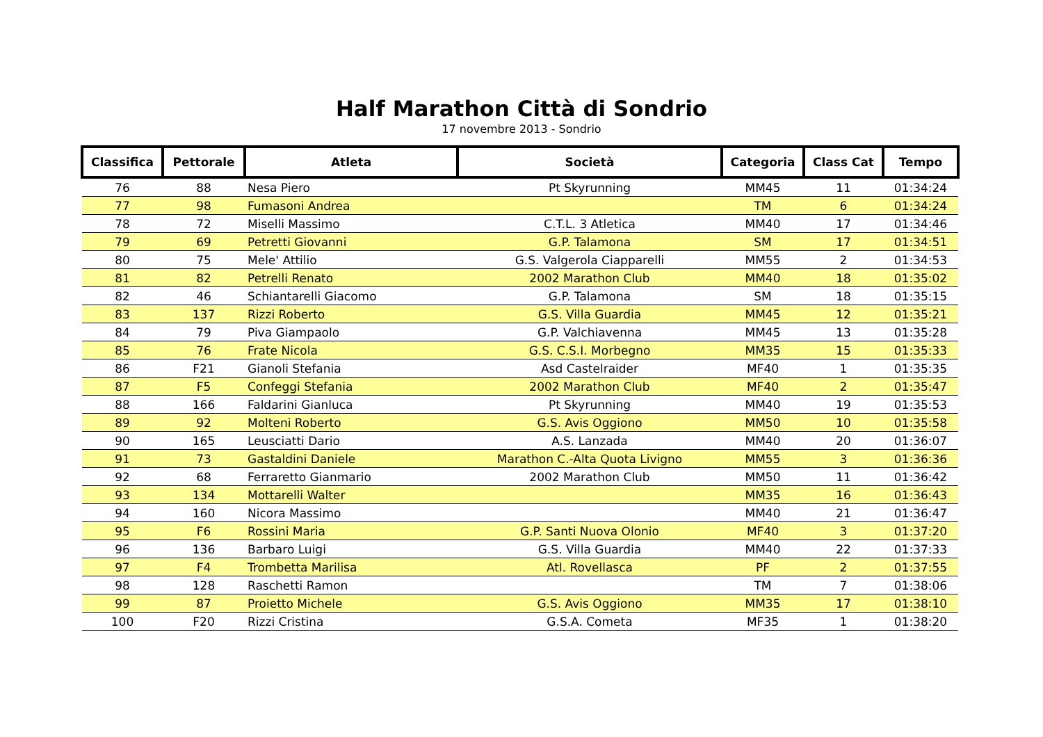Half Marathon Città di Sondrio
17 novembre 2013 - Sondrio
| Classifica | Pettorale | Atleta | Società | Categoria | Class Cat | Tempo |
| --- | --- | --- | --- | --- | --- | --- |
| 76 | 88 | Nesa Piero | Pt Skyrunning | MM45 | 11 | 01:34:24 |
| 77 | 98 | Fumasoni Andrea | | TM | 6 | 01:34:24 |
| 78 | 72 | Miselli Massimo | C.T.L. 3 Atletica | MM40 | 17 | 01:34:46 |
| 79 | 69 | Petretti Giovanni | G.P. Talamona | SM | 17 | 01:34:51 |
| 80 | 75 | Mele' Attilio | G.S. Valgerola Ciapparelli | MM55 | 2 | 01:34:53 |
| 81 | 82 | Petrelli Renato | 2002 Marathon Club | MM40 | 18 | 01:35:02 |
| 82 | 46 | Schiantarelli Giacomo | G.P. Talamona | SM | 18 | 01:35:15 |
| 83 | 137 | Rizzi Roberto | G.S. Villa Guardia | MM45 | 12 | 01:35:21 |
| 84 | 79 | Piva Giampaolo | G.P. Valchiavenna | MM45 | 13 | 01:35:28 |
| 85 | 76 | Frate Nicola | G.S. C.S.I. Morbegno | MM35 | 15 | 01:35:33 |
| 86 | F21 | Gianoli Stefania | Asd Castelraider | MF40 | 1 | 01:35:35 |
| 87 | F5 | Confeggi Stefania | 2002 Marathon Club | MF40 | 2 | 01:35:47 |
| 88 | 166 | Faldarini Gianluca | Pt Skyrunning | MM40 | 19 | 01:35:53 |
| 89 | 92 | Molteni Roberto | G.S. Avis Oggiono | MM50 | 10 | 01:35:58 |
| 90 | 165 | Leusciatti Dario | A.S. Lanzada | MM40 | 20 | 01:36:07 |
| 91 | 73 | Gastaldini Daniele | Marathon C.-Alta Quota Livigno | MM55 | 3 | 01:36:36 |
| 92 | 68 | Ferraretto Gianmario | 2002 Marathon Club | MM50 | 11 | 01:36:42 |
| 93 | 134 | Mottarelli Walter | | MM35 | 16 | 01:36:43 |
| 94 | 160 | Nicora Massimo | | MM40 | 21 | 01:36:47 |
| 95 | F6 | Rossini Maria | G.P. Santi Nuova Olonio | MF40 | 3 | 01:37:20 |
| 96 | 136 | Barbaro Luigi | G.S. Villa Guardia | MM40 | 22 | 01:37:33 |
| 97 | F4 | Trombetta Marilisa | Atl. Rovellasca | PF | 2 | 01:37:55 |
| 98 | 128 | Raschetti Ramon | | TM | 7 | 01:38:06 |
| 99 | 87 | Proietto Michele | G.S. Avis Oggiono | MM35 | 17 | 01:38:10 |
| 100 | F20 | Rizzi Cristina | G.S.A. Cometa | MF35 | 1 | 01:38:20 |